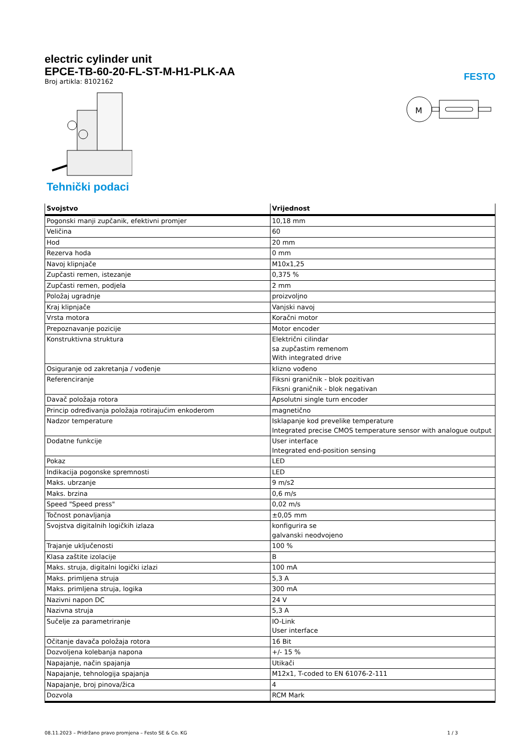FESTO
electric cylinder unit
EPCE-TB-60-20-FL-ST-M-H1-PLK-AA
Broj artikla: 8102162
M
Tehnički podaci
| Svojstvo | Vrijednost |
| --- | --- |
| Pogonski manji zupčanik, efektivni promjer | 10,18 mm |
| Veličina | 60 |
| Hod | 20 mm |
| Rezerva hoda | 0 mm |
| Navoj klipnjače | M10x1,25 |
| Zupčasti remen, istezanje | 0,375 % |
| Zupčasti remen, podjela | 2 mm |
| Položaj ugradnje | proizvoljno |
| Kraj klipnjače | Vanjski navoj |
| Vrsta motora | Koračni motor |
| Prepoznavanje pozicije | Motor encoder |
| Konstruktivna struktura | Električni cilindar sa zupčastim remenom With integrated drive |
| Osiguranje od zakretanja / vođenje | klizno vođeno |
| Referenciranje | Fiksni graničnik - blok pozitivan Fiksni graničnik - blok negativan |
| Davač položaja rotora | Apsolutni single turn encoder |
| Princip određivanja položaja rotirajućim enkoderom | magnetično |
| Nadzor temperature | Isklapanje kod prevelike temperature Integrated precise CMOS temperature sensor with analogue output |
| Dodatne funkcije | User interface Integrated end-position sensing |
| Pokaz | LED |
| Indikacija pogonske spremnosti | LED |
| Maks. ubrzanje | 9 m/s2 |
| Maks. brzina | 0,6 m/s |
| Speed "Speed press" | 0,02 m/s |
| Točnost ponavljanja | ±0,05 mm |
| Svojstva digitalnih logičkih izlaza | konfigurira se galvanski neodvojeno |
| Trajanje uključenosti | 100 % |
| Klasa zaštite izolacije | B |
| Maks. struja, digitalni logički izlazi | 100 mA |
| Maks. primljena struja | 5,3 A |
| Maks. primljena struja, logika | 300 mA |
| Nazivni napon DC | 24 V |
| Nazivna struja | 5,3 A |
| Sučelje za parametriranje | IO-Link User interface |
| Očitanje davača položaja rotora | 16 Bit |
| Dozvoljena kolebanja napona | +/- 15 % |
| Napajanje, način spajanja | Utikači |
| Napajanje, tehnologija spajanja | M12x1, T-coded to EN 61076-2-111 |
| Napajanje, broj pinova/žica | 4 |
| Dozvola | RCM Mark |
08.11.2023 – Pridržano pravo promjena – Festo SE & Co. KG 1 / 3